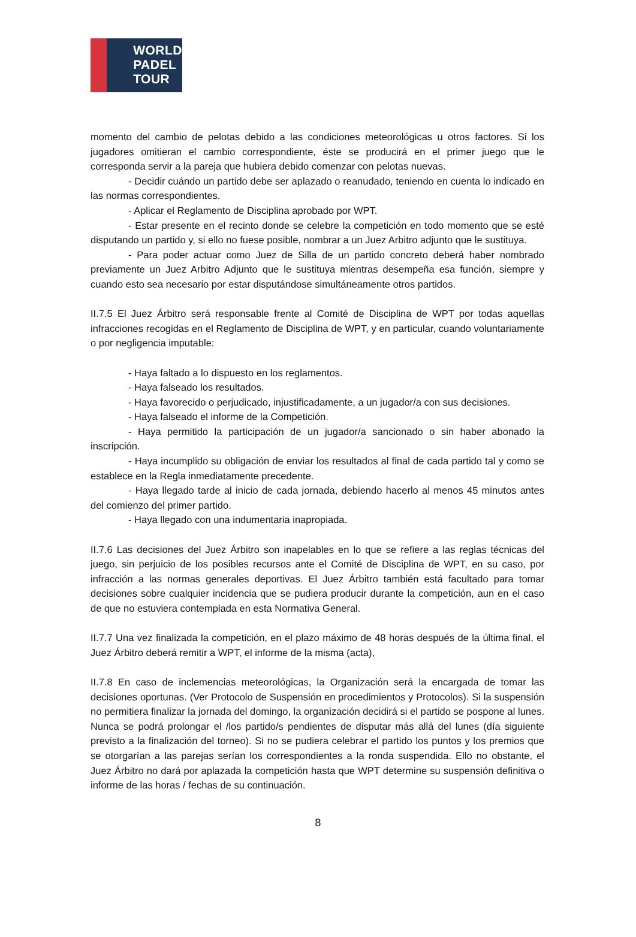WORLD
PADEL
TOUR
momento del cambio de pelotas debido a las condiciones meteorológicas u otros factores. Si los jugadores omitieran el cambio correspondiente, éste se producirá en el primer juego que le corresponda servir a la pareja que hubiera debido comenzar con pelotas nuevas.
- Decidir cuándo un partido debe ser aplazado o reanudado, teniendo en cuenta lo indicado en las normas correspondientes.
- Aplicar el Reglamento de Disciplina aprobado por WPT.
- Estar presente en el recinto donde se celebre la competición en todo momento que se esté disputando un partido y, si ello no fuese posible, nombrar a un Juez Arbitro adjunto que le sustituya.
- Para poder actuar como Juez de Silla de un partido concreto deberá haber nombrado previamente un Juez Arbitro Adjunto que le sustituya mientras desempeña esa función, siempre y cuando esto sea necesario por estar disputándose simultáneamente otros partidos.
II.7.5 El Juez Árbitro será responsable frente al Comité de Disciplina de WPT por todas aquellas infracciones recogidas en el Reglamento de Disciplina de WPT, y en particular, cuando voluntariamente o por negligencia imputable:
- Haya faltado a lo dispuesto en los reglamentos.
- Haya falseado los resultados.
- Haya favorecido o perjudicado, injustificadamente, a un jugador/a con sus decisiones.
- Haya falseado el informe de la Competición.
- Haya permitido la participación de un jugador/a sancionado o sin haber abonado la inscripción.
- Haya incumplido su obligación de enviar los resultados al final de cada partido tal y como se establece en la Regla inmediatamente precedente.
- Haya llegado tarde al inicio de cada jornada, debiendo hacerlo al menos 45 minutos antes del comienzo del primer partido.
- Haya llegado con una indumentaria inapropiada.
II.7.6 Las decisiones del Juez Árbitro son inapelables en lo que se refiere a las reglas técnicas del juego, sin perjuicio de los posibles recursos ante el Comité de Disciplina de WPT, en su caso, por infracción a las normas generales deportivas. El Juez Árbitro también está facultado para tomar decisiones sobre cualquier incidencia que se pudiera producir durante la competición, aun en el caso de que no estuviera contemplada en esta Normativa General.
II.7.7 Una vez finalizada la competición, en el plazo máximo de 48 horas después de la última final, el Juez Árbitro deberá remitir a WPT, el informe de la misma (acta),
II.7.8 En caso de inclemencias meteorológicas, la Organización será la encargada de tomar las decisiones oportunas. (Ver Protocolo de Suspensión en procedimientos y Protocolos). Si la suspensión no permitiera finalizar la jornada del domingo, la organización decidirá si el partido se pospone al lunes. Nunca se podrá prolongar el /los partido/s pendientes de disputar más allá del lunes (día siguiente previsto a la finalización del torneo). Si no se pudiera celebrar el partido los puntos y los premios que se otorgarían a las parejas serían los correspondientes a la ronda suspendida. Ello no obstante, el Juez Árbitro no dará por aplazada la competición hasta que WPT determine su suspensión definitiva o informe de las horas / fechas de su continuación.
8